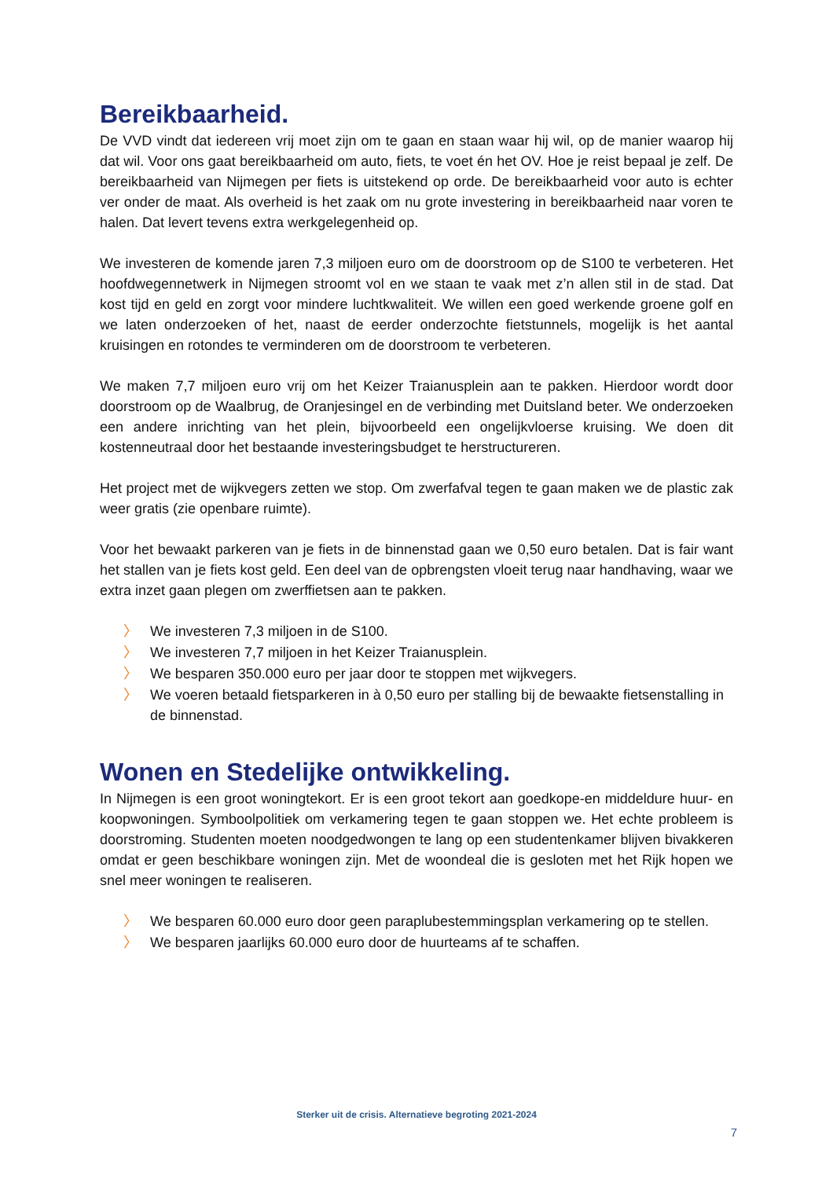Bereikbaarheid.
De VVD vindt dat iedereen vrij moet zijn om te gaan en staan waar hij wil, op de manier waarop hij dat wil. Voor ons gaat bereikbaarheid om auto, fiets, te voet én het OV. Hoe je reist bepaal je zelf. De bereikbaarheid van Nijmegen per fiets is uitstekend op orde. De bereikbaarheid voor auto is echter ver onder de maat. Als overheid is het zaak om nu grote investering in bereikbaarheid naar voren te halen. Dat levert tevens extra werkgelegenheid op.
We investeren de komende jaren 7,3 miljoen euro om de doorstroom op de S100 te verbeteren. Het hoofdwegennetwerk in Nijmegen stroomt vol en we staan te vaak met z’n allen stil in de stad. Dat kost tijd en geld en zorgt voor mindere luchtkwaliteit. We willen een goed werkende groene golf en we laten onderzoeken of het, naast de eerder onderzochte fietstunnels, mogelijk is het aantal kruisingen en rotondes te verminderen om de doorstroom te verbeteren.
We maken 7,7 miljoen euro vrij om het Keizer Traianusplein aan te pakken. Hierdoor wordt door doorstroom op de Waalbrug, de Oranjesingel en de verbinding met Duitsland beter. We onderzoeken een andere inrichting van het plein, bijvoorbeeld een ongelijkvloerse kruising. We doen dit kostenneutraal door het bestaande investeringsbudget te herstructureren.
Het project met de wijkvegers zetten we stop. Om zwerfafval tegen te gaan maken we de plastic zak weer gratis (zie openbare ruimte).
Voor het bewaakt parkeren van je fiets in de binnenstad gaan we 0,50 euro betalen. Dat is fair want het stallen van je fiets kost geld. Een deel van de opbrengsten vloeit terug naar handhaving, waar we extra inzet gaan plegen om zwerffietsen aan te pakken.
〉 We investeren 7,3 miljoen in de S100.
〉 We investeren 7,7 miljoen in het Keizer Traianusplein.
〉 We besparen 350.000 euro per jaar door te stoppen met wijkvegers.
〉 We voeren betaald fietsparkeren in à 0,50 euro per stalling bij de bewaakte fietsenstalling in de binnenstad.
Wonen en Stedelijke ontwikkeling.
In Nijmegen is een groot woningtekort. Er is een groot tekort aan goedkope-en middeldure huur- en koopwoningen. Symboolpolitiek om verkamering tegen te gaan stoppen we. Het echte probleem is doorstroming. Studenten moeten noodgedwongen te lang op een studentenkamer blijven bivakkeren omdat er geen beschikbare woningen zijn. Met de woondeal die is gesloten met het Rijk hopen we snel meer woningen te realiseren.
〉 We besparen 60.000 euro door geen paraplubestemmingsplan verkamering op te stellen.
〉 We besparen jaarlijks 60.000 euro door de huurteams af te schaffen.
Sterker uit de crisis. Alternatieve begroting 2021-2024
7